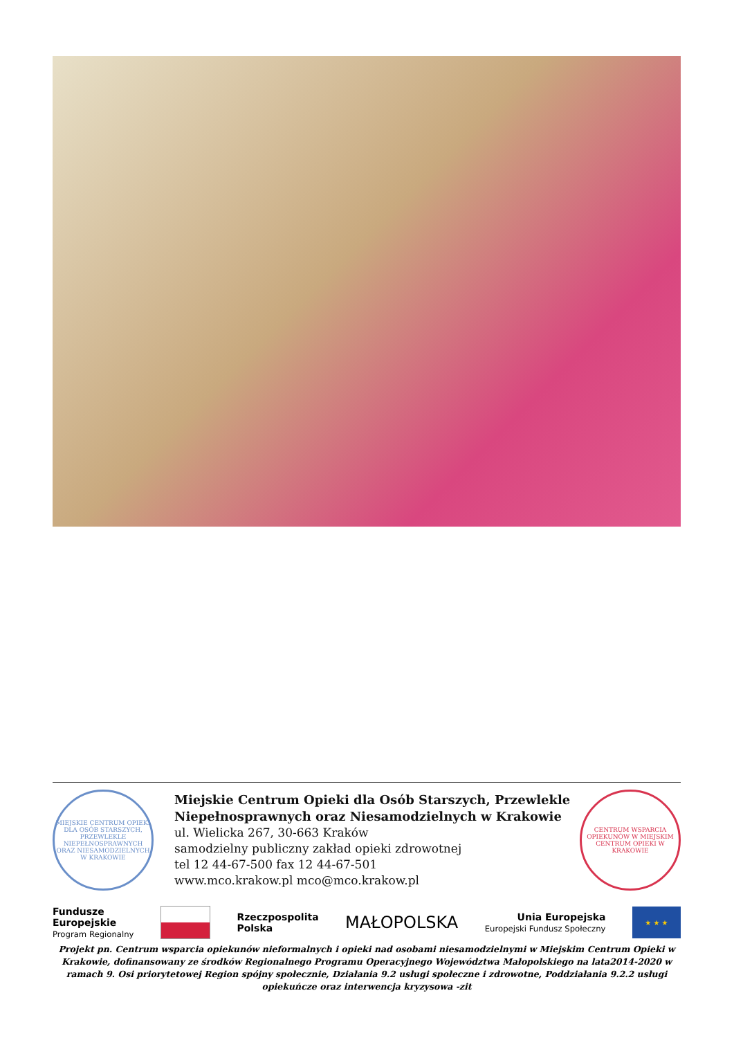MIEJSKIE CENTRUM OPIEKI DLA OSÓB STARSZYCH, PRZEWLEKLE NIEPEŁNOSPRAWNYCH ORAZ NIESAMODZIELNYCH W KRAKOWIE
Miejskie Centrum Opieki dla Osób Starszych, Przewlekle Niepełnosprawnych oraz Niesamodzielnych w Krakowie
ul. Wielicka 267, 30-663 Kraków
samodzielny publiczny zakład opieki zdrowotnej
tel 12 44-67-500 fax 12 44-67-501
www.mco.krakow.pl mco@mco.krakow.pl
CENTRUM WSPARCIA OPIEKUNÓW W MIEJSKIM CENTRUM OPIEKI W KRAKOWIE
Fundusze
Europejskie
Program Regionalny
Rzeczpospolita
Polska
MAŁOPOLSKA
Unia Europejska
Europejski Fundusz Społeczny
★ ★ ★
Projekt pn. Centrum wsparcia opiekunów nieformalnych i opieki nad osobami niesamodzielnymi w Miejskim Centrum Opieki w Krakowie, dofinansowany ze środków Regionalnego Programu Operacyjnego Województwa Małopolskiego na lata2014-2020 w ramach 9. Osi priorytetowej Region spójny społecznie, Działania 9.2 usługi społeczne i zdrowotne, Poddziałania 9.2.2 usługi opiekuńcze oraz interwencja kryzysowa -zit